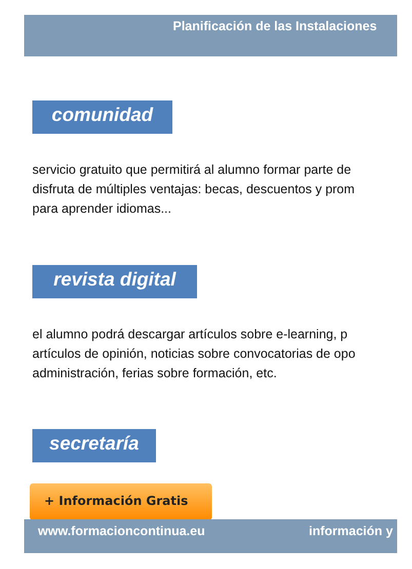Planificación de las Instalaciones
comunidad
servicio gratuito que permitirá al alumno formar parte de
disfruta de múltiples ventajas: becas, descuentos y prom
para aprender idiomas...
revista digital
el alumno podrá descargar artículos sobre e-learning, p
artículos de opinión, noticias sobre convocatorias de opo
administración, ferias sobre formación, etc.
secretaría
+ Información Gratis
www.formacioncontinua.eu información y